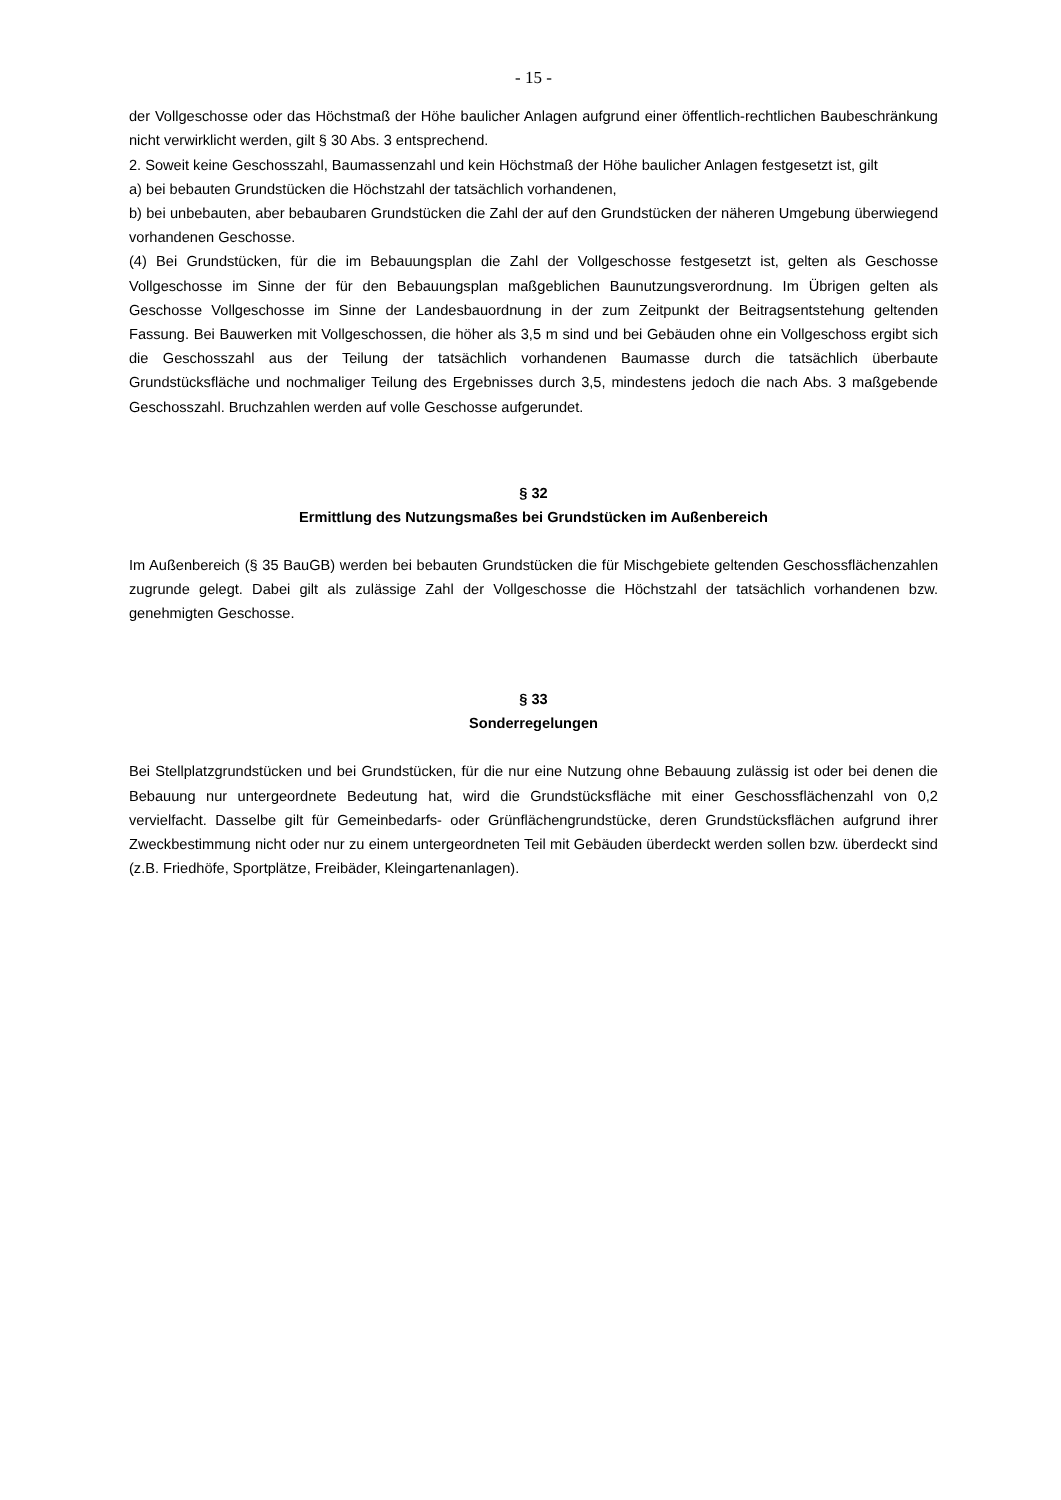- 15 -
der Vollgeschosse oder das Höchstmaß der Höhe baulicher Anlagen aufgrund einer öffentlich-rechtlichen Baubeschränkung nicht verwirklicht werden, gilt § 30 Abs. 3 entsprechend.
2. Soweit keine Geschosszahl, Baumassenzahl und kein Höchstmaß der Höhe baulicher Anlagen festgesetzt ist, gilt
a) bei bebauten Grundstücken die Höchstzahl der tatsächlich vorhandenen,
b) bei unbebauten, aber bebaubaren Grundstücken die Zahl der auf den Grundstücken der näheren Umgebung überwiegend vorhandenen Geschosse.
(4) Bei Grundstücken, für die im Bebauungsplan die Zahl der Vollgeschosse festgesetzt ist, gelten als Geschosse Vollgeschosse im Sinne der für den Bebauungsplan maßgeblichen Baunutzungsverordnung. Im Übrigen gelten als Geschosse Vollgeschosse im Sinne der Landesbauordnung in der zum Zeitpunkt der Beitragsentstehung geltenden Fassung. Bei Bauwerken mit Vollgeschossen, die höher als 3,5 m sind und bei Gebäuden ohne ein Vollgeschoss ergibt sich die Geschosszahl aus der Teilung der tatsächlich vorhandenen Baumasse durch die tatsächlich überbaute Grundstücksfläche und nochmaliger Teilung des Ergebnisses durch 3,5, mindestens jedoch die nach Abs. 3 maßgebende Geschosszahl. Bruchzahlen werden auf volle Geschosse aufgerundet.
§ 32
Ermittlung des Nutzungsmaßes bei Grundstücken im Außenbereich
Im Außenbereich (§ 35 BauGB) werden bei bebauten Grundstücken die für Mischgebiete geltenden Geschossflächenzahlen zugrunde gelegt. Dabei gilt als zulässige Zahl der Vollgeschosse die Höchstzahl der tatsächlich vorhandenen bzw. genehmigten Geschosse.
§ 33
Sonderregelungen
Bei Stellplatzgrundstücken und bei Grundstücken, für die nur eine Nutzung ohne Bebauung zulässig ist oder bei denen die Bebauung nur untergeordnete Bedeutung hat, wird die Grundstücksfläche mit einer Geschossflächenzahl von 0,2 vervielfacht. Dasselbe gilt für Gemeinbedarfs- oder Grünflächengrundstücke, deren Grundstücksflächen aufgrund ihrer Zweckbestimmung nicht oder nur zu einem untergeordneten Teil mit Gebäuden überdeckt werden sollen bzw. überdeckt sind (z.B. Friedhöfe, Sportplätze, Freibäder, Kleingartenanlagen).